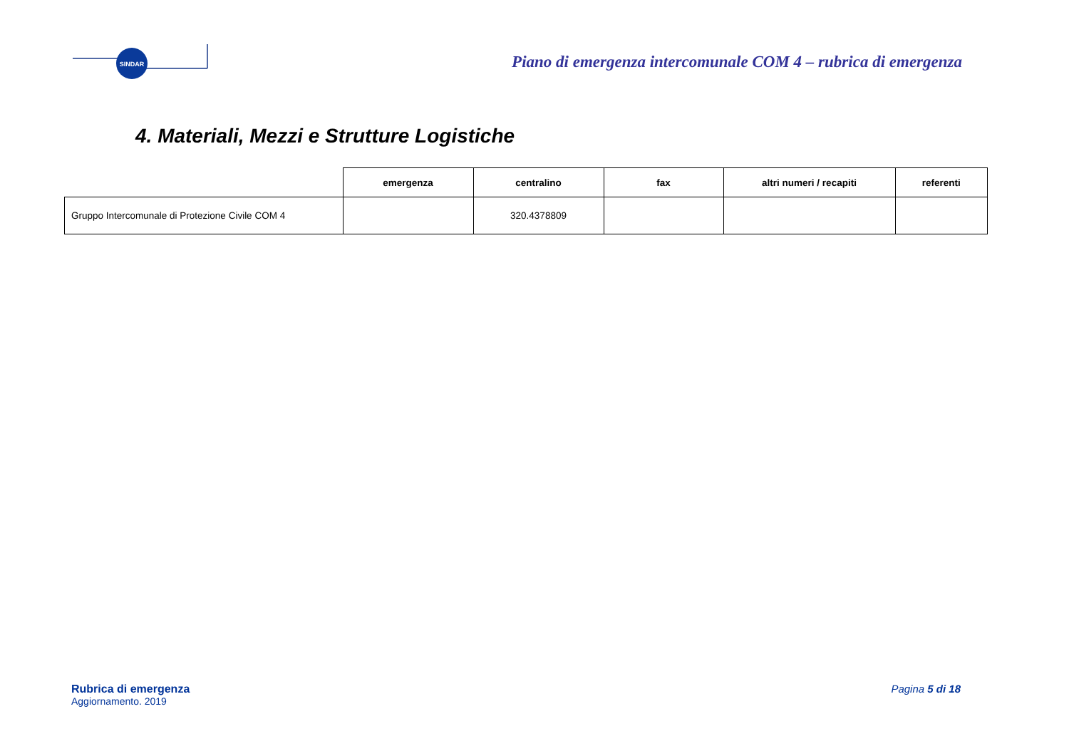SINDAR
Piano di emergenza intercomunale COM 4 – rubrica di emergenza
4. Materiali, Mezzi e Strutture Logistiche
| | emergenza | centralino | fax | altri numeri / recapiti | referenti |
| --- | --- | --- | --- | --- | --- |
| Gruppo Intercomunale di Protezione Civile COM 4 | | 320.4378809 | | | |
Rubrica di emergenza
Aggiornamento. 2019
Pagina 5 di 18